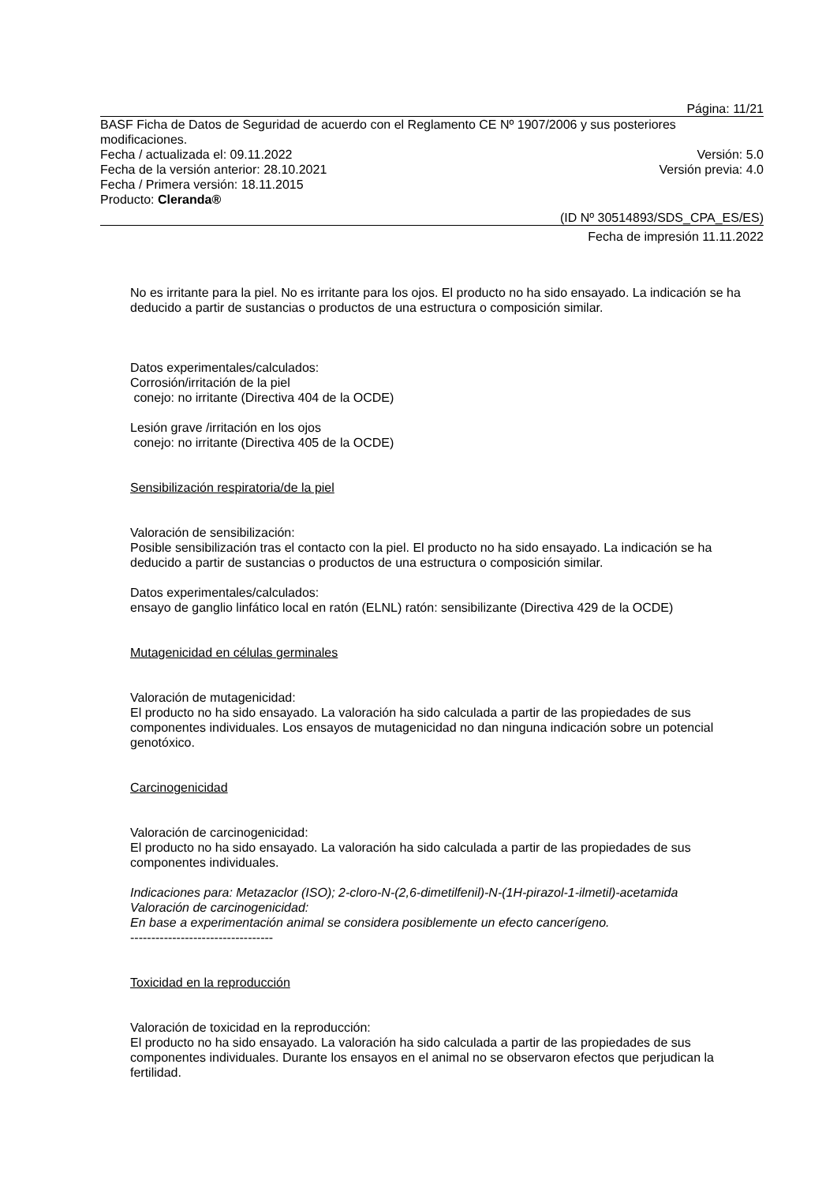Página: 11/21
BASF Ficha de Datos de Seguridad de acuerdo con el Reglamento CE Nº 1907/2006 y sus posteriores modificaciones.
Fecha / actualizada el: 09.11.2022 Versión: 5.0
Fecha de la versión anterior: 28.10.2021 Versión previa: 4.0
Fecha / Primera versión: 18.11.2015
Producto: Cleranda®
(ID Nº 30514893/SDS_CPA_ES/ES)
Fecha de impresión 11.11.2022
No es irritante para la piel. No es irritante para los ojos. El producto no ha sido ensayado. La indicación se ha deducido a partir de sustancias o productos de una estructura o composición similar.
Datos experimentales/calculados:
Corrosión/irritación de la piel
conejo: no irritante (Directiva 404 de la OCDE)
Lesión grave /irritación en los ojos
conejo: no irritante (Directiva 405 de la OCDE)
Sensibilización respiratoria/de la piel
Valoración de sensibilización:
Posible sensibilización tras el contacto con la piel. El producto no ha sido ensayado. La indicación se ha deducido a partir de sustancias o productos de una estructura o composición similar.
Datos experimentales/calculados:
ensayo de ganglio linfático local en ratón (ELNL) ratón: sensibilizante (Directiva 429 de la OCDE)
Mutagenicidad en células germinales
Valoración de mutagenicidad:
El producto no ha sido ensayado. La valoración ha sido calculada a partir de las propiedades de sus componentes individuales. Los ensayos de mutagenicidad no dan ninguna indicación sobre un potencial genotóxico.
Carcinogenicidad
Valoración de carcinogenicidad:
El producto no ha sido ensayado. La valoración ha sido calculada a partir de las propiedades de sus componentes individuales.
Indicaciones para: Metazaclor (ISO); 2-cloro-N-(2,6-dimetilfenil)-N-(1H-pirazol-1-ilmetil)-acetamida
Valoración de carcinogenicidad:
En base a experimentación animal se considera posiblemente un efecto cancerígeno.
----------------------------------
Toxicidad en la reproducción
Valoración de toxicidad en la reproducción:
El producto no ha sido ensayado. La valoración ha sido calculada a partir de las propiedades de sus componentes individuales. Durante los ensayos en el animal no se observaron efectos que perjudican la fertilidad.